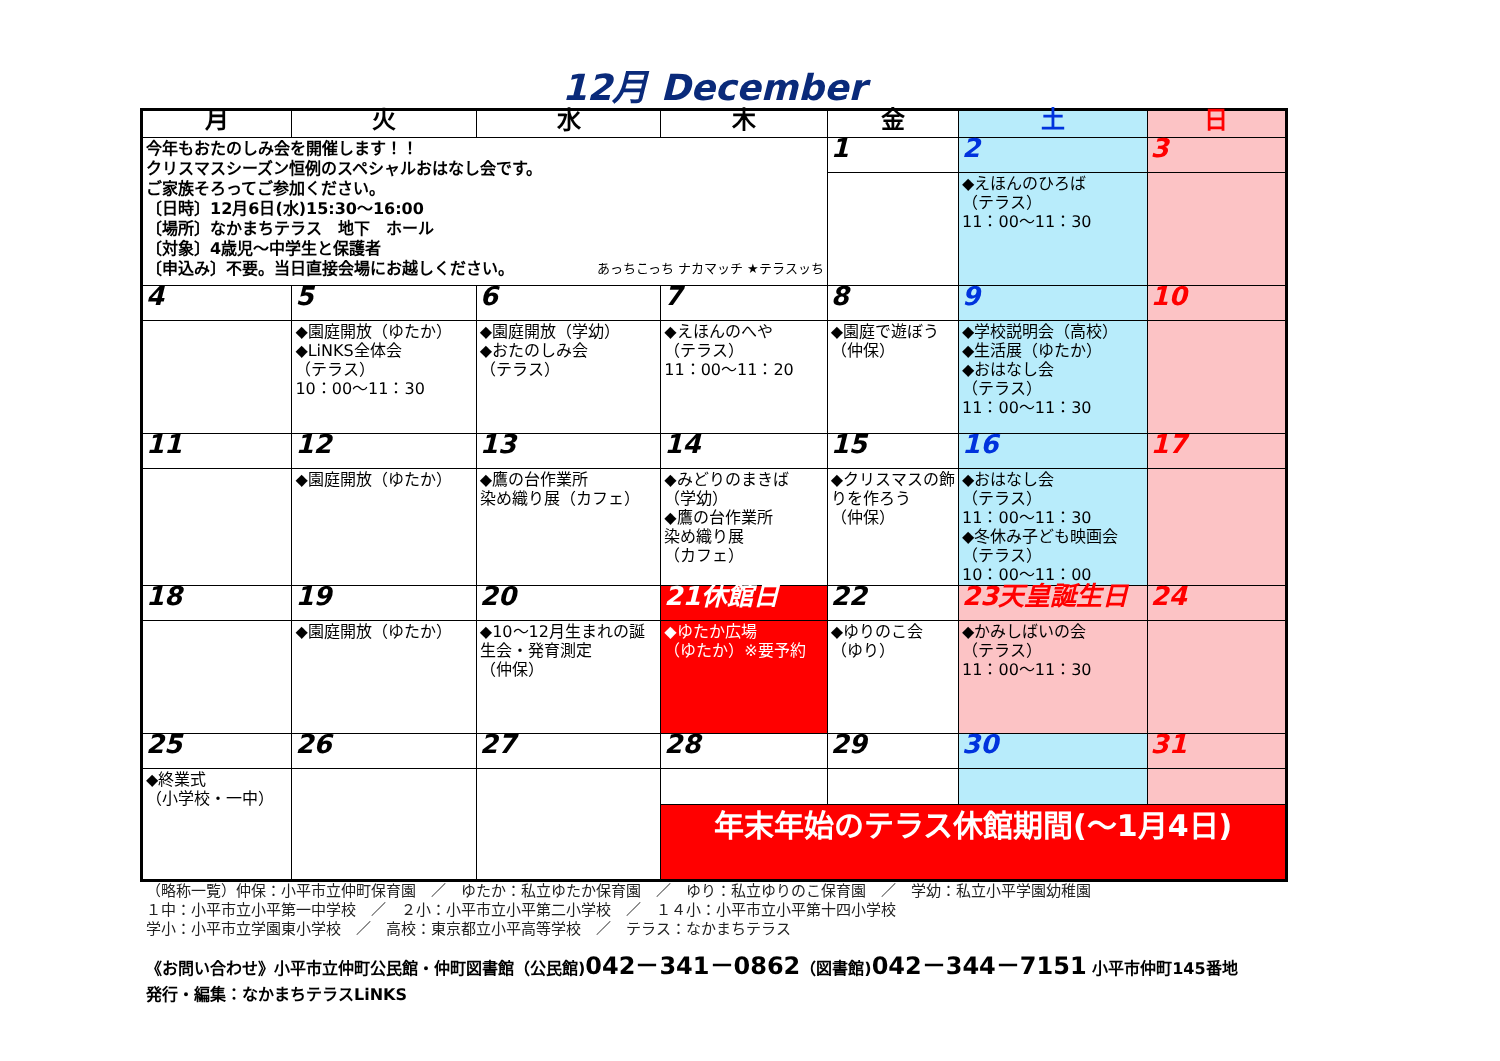12月 December
| 月 | 火 | 水 | 木 | 金 | 土 | 日 |
| --- | --- | --- | --- | --- | --- | --- |
| 今年もおたのしみ会を開催します！！ クリスマスシーズン恒例のスペシャルおはなし会です。 ご家族そろってご参加ください。 〔日時〕12月6日(水)15:30～16:00 〔場所〕なかまちテラス 地下 ホール 〔対象〕4歳児～中学生と保護者 〔申込み〕不要。当日直接会場にお越しください。 あっちこっち ナカマッチ ★テラスッち | | | | 1 | 2 | 3 |
| | | | | | ◆えほんのひろば （テラス） 11：00～11：30 | |
| 4 | 5 | 6 | 7 | 8 | 9 | 10 |
| | ◆園庭開放（ゆたか） ◆LiNKS全体会 （テラス） 10：00～11：30 | ◆園庭開放（学幼） ◆おたのしみ会 （テラス） | ◆えほんのへや （テラス） 11：00～11：20 | ◆園庭で遊ぼう （仲保） | ◆学校説明会（高校） ◆生活展（ゆたか） ◆おはなし会 （テラス） 11：00～11：30 | |
| 11 | 12 | 13 | 14 | 15 | 16 | 17 |
| | ◆園庭開放（ゆたか） | ◆鷹の台作業所 染め織り展（カフェ） | ◆みどりのまきば （学幼） ◆鷹の台作業所 染め織り展 （カフェ） | ◆クリスマスの飾りを作ろう （仲保） | ◆おはなし会 （テラス） 11：00～11：30 ◆冬休み子ども映画会 （テラス） 10：00～11：00 | |
| 18 | 19 | 20 | 21休館日 | 22 | 23天皇誕生日 | 24 |
| | ◆園庭開放（ゆたか） | ◆10～12月生まれの誕生会・発育測定 （仲保） | ◆ゆたか広場 （ゆたか）※要予約 | ◆ゆりのこ会 （ゆり） | ◆かみしばいの会 （テラス） 11：00～11：30 | |
| 25 | 26 | 27 | 28 | 29 | 30 | 31 |
| ◆終業式 （小学校・一中） | | | | | | |
| | | | 年末年始のテラス休館期間(～1月4日) | | | |
（略称一覧）仲保：小平市立仲町保育園　／　ゆたか：私立ゆたか保育園　／　ゆり：私立ゆりのこ保育園　／　学幼：私立小平学園幼稚園
１中：小平市立小平第一中学校　／　２小：小平市立小平第二小学校　／　１４小：小平市立小平第十四小学校
学小：小平市立学園東小学校　／　高校：東京都立小平高等学校　／　テラス：なかまちテラス
《お問い合わせ》小平市立仲町公民館・仲町図書館（公民館)042－341－0862（図書館)042－344－7151 小平市仲町145番地
発行・編集：なかまちテラスLiNKS